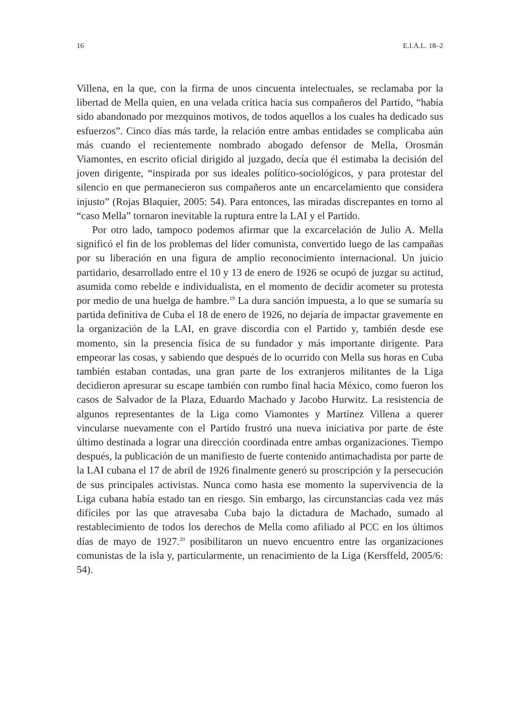16 E.I.A.L. 18–2
Villena, en la que, con la firma de unos cincuenta intelectuales, se reclamaba por la libertad de Mella quien, en una velada crítica hacia sus compañeros del Partido, “había sido abandonado por mezquinos motivos, de todos aquellos a los cuales ha dedicado sus esfuerzos”. Cinco días más tarde, la relación entre ambas entidades se complicaba aún más cuando el recientemente nombrado abogado defensor de Mella, Orosmán Viamontes, en escrito oficial dirigido al juzgado, decía que él estimaba la decisión del joven dirigente, “inspirada por sus ideales político-sociológicos, y para protestar del silencio en que permanecieron sus compañeros ante un encarcelamiento que considera injusto” (Rojas Blaquier, 2005: 54). Para entonces, las miradas discrepantes en torno al “caso Mella” tornaron inevitable la ruptura entre la LAI y el Partido.
Por otro lado, tampoco podemos afirmar que la excarcelación de Julio A. Mella significó el fin de los problemas del líder comunista, convertido luego de las campañas por su liberación en una figura de amplio reconocimiento internacional. Un juicio partidario, desarrollado entre el 10 y 13 de enero de 1926 se ocupó de juzgar su actitud, asumida como rebelde e individualista, en el momento de decidir acometer su protesta por medio de una huelga de hambre.<sup>19</sup> La dura sanción impuesta, a lo que se sumaría su partida definitiva de Cuba el 18 de enero de 1926, no dejaría de impactar gravemente en la organización de la LAI, en grave discordia con el Partido y, también desde ese momento, sin la presencia física de su fundador y más importante dirigente. Para empeorar las cosas, y sabiendo que después de lo ocurrido con Mella sus horas en Cuba también estaban contadas, una gran parte de los extranjeros militantes de la Liga decidieron apresurar su escape también con rumbo final hacia México, como fueron los casos de Salvador de la Plaza, Eduardo Machado y Jacobo Hurwitz. La resistencia de algunos representantes de la Liga como Viamontes y Martínez Villena a querer vincularse nuevamente con el Partido frustró una nueva iniciativa por parte de éste último destinada a lograr una dirección coordinada entre ambas organizaciones. Tiempo después, la publicación de un manifiesto de fuerte contenido antimachadista por parte de la LAI cubana el 17 de abril de 1926 finalmente generó su proscripción y la persecución de sus principales activistas. Nunca como hasta ese momento la supervivencia de la Liga cubana había estado tan en riesgo. Sin embargo, las circunstancias cada vez más difíciles por las que atravesaba Cuba bajo la dictadura de Machado, sumado al restablecimiento de todos los derechos de Mella como afiliado al PCC en los últimos días de mayo de 1927.<sup>20</sup> posibilitaron un nuevo encuentro entre las organizaciones comunistas de la isla y, particularmente, un renacimiento de la Liga (Kersffeld, 2005/6: 54).